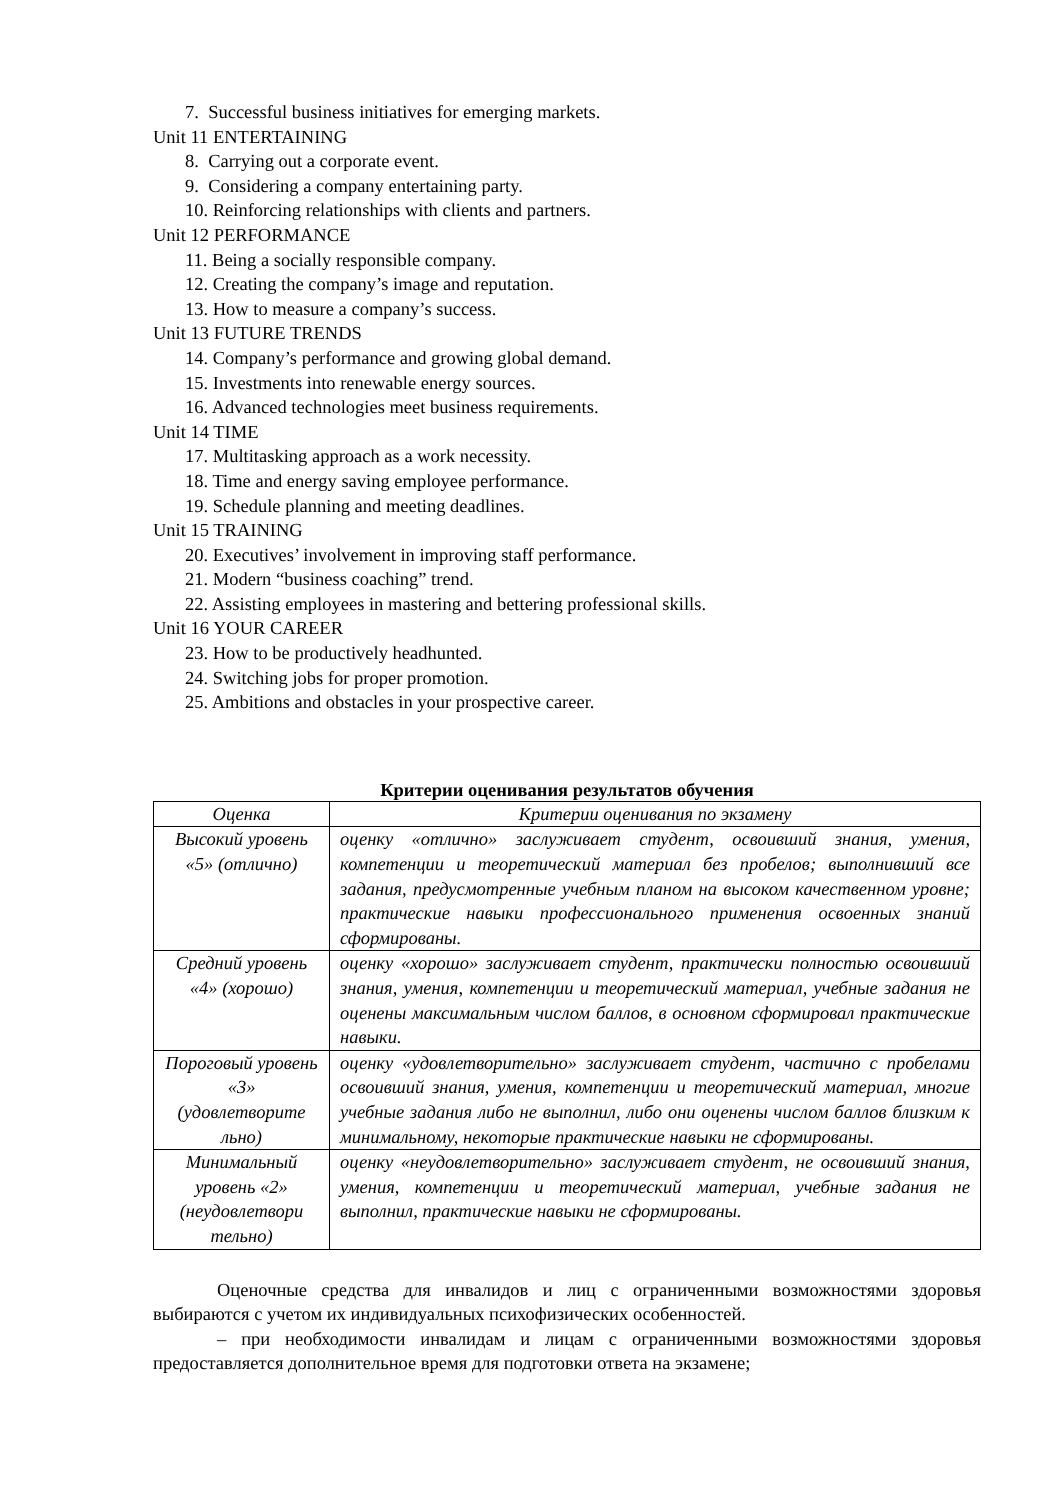7. Successful business initiatives for emerging markets.
Unit 11 ENTERTAINING
8. Carrying out a corporate event.
9. Considering a company entertaining party.
10. Reinforcing relationships with clients and partners.
Unit 12 PERFORMANCE
11. Being a socially responsible company.
12. Creating the company’s image and reputation.
13. How to measure a company’s success.
Unit 13 FUTURE TRENDS
14. Company’s performance and growing global demand.
15. Investments into renewable energy sources.
16. Advanced technologies meet business requirements.
Unit 14 TIME
17. Multitasking approach as a work necessity.
18. Time and energy saving employee performance.
19. Schedule planning and meeting deadlines.
Unit 15 TRAINING
20. Executives’ involvement in improving staff performance.
21. Modern “business coaching” trend.
22. Assisting employees in mastering and bettering professional skills.
Unit 16 YOUR CAREER
23. How to be productively headhunted.
24. Switching jobs for proper promotion.
25. Ambitions and obstacles in your prospective career.
Критерии оценивания результатов обучения
| Оценка | Критерии оценивания по экзамену |
| --- | --- |
| Высокий уровень «5» (отлично) | оценку «отлично» заслуживает студент, освоивший знания, умения, компетенции и теоретический материал без пробелов; выполнивший все задания, предусмотренные учебным планом на высоком качественном уровне; практические навыки профессионального применения освоенных знаний сформированы. |
| Средний уровень «4» (хорошо) | оценку «хорошо» заслуживает студент, практически полностью освоивший знания, умения, компетенции и теоретический материал, учебные задания не оценены максимальным числом баллов, в основном сформировал практические навыки. |
| Пороговый уровень «3» (удовлетворите льно) | оценку «удовлетворительно» заслуживает студент, частично с пробелами освоивший знания, умения, компетенции и теоретический материал, многие учебные задания либо не выполнил, либо они оценены числом баллов близким к минимальному, некоторые практические навыки не сформированы. |
| Минимальный уровень «2» (неудовлетвори тельно) | оценку «неудовлетворительно» заслуживает студент, не освоивший знания, умения, компетенции и теоретический материал, учебные задания не выполнил, практические навыки не сформированы. |
Оценочные средства для инвалидов и лиц с ограниченными возможностями здоровья выбираются с учетом их индивидуальных психофизических особенностей.
– при необходимости инвалидам и лицам с ограниченными возможностями здоровья предоставляется дополнительное время для подготовки ответа на экзамене;